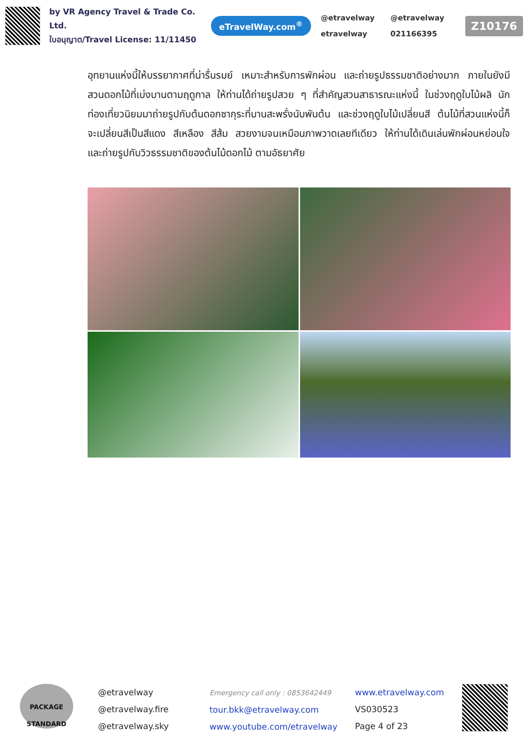by VR Agency Travel & Trade Co. Ltd.
ใบอนุญาต/Travel License: 11/11450
eTravelWay.com<sup>®</sup>
@etravelway @etravelway etravelway 021166395
Z10176
อุทยานแห่งนี้ให้บรรยากาศที่น่ารื่นรมย์ เหมาะสำหรับการพักผ่อน และถ่ายรูปธรรมชาติอย่างมาก ภายในยังมีสวนดอกไม้ที่เบ่งบานตามฤดูกาล ให้ท่านได้ถ่ายรูปสวย ๆ ที่สำคัญสวนสาธารณะแห่งนี้ ในช่วงฤดูใบไม้ผลิ นักท่องเที่ยวนิยมมาถ่ายรูปกับต้นดอกซากุระที่บานสะพรั่งนับพันต้น และช่วงฤดูใบไม้เปลี่ยนสี ต้นไม้ที่สวนแห่งนี้ก็จะเปลี่ยนสีเป็นสีแดง สีเหลือง สีส้ม สวยงามจนเหมือนภาพวาดเลยทีเดียว ให้ท่านได้เดินเล่นพักผ่อนหย่อนใจ และถ่ายรูปกับวิวธรรมชาติของต้นไม้ดอกไม้ ตามอัธยาศัย
PACKAGE
STANDARD
@etravelway
@etravelway.fire
@etravelway.sky
Emergency call only : 0853642449
tour.bkk@etravelway.com
www.youtube.com/etravelway
www.etravelway.com
VS030523
Page 4 of 23